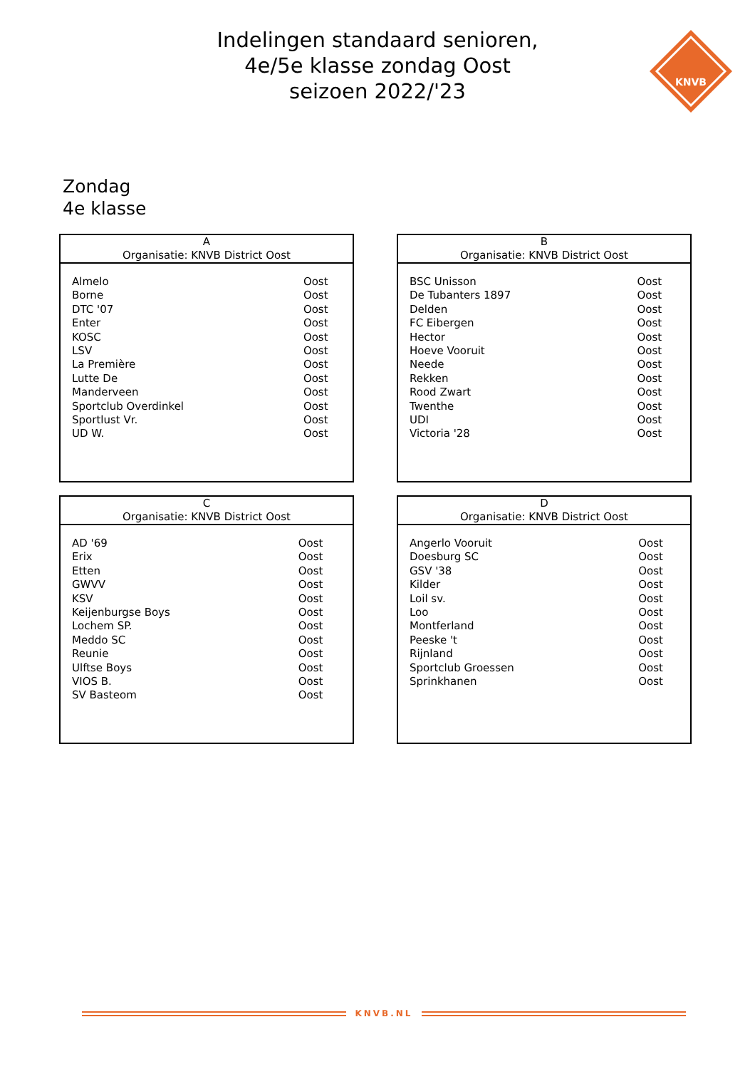Indelingen standaard senioren,
4e/5e klasse zondag Oost
seizoen 2022/'23
KNVB
Zondag
4e klasse
| A Organisatie: KNVB District Oost | |
| --- | --- |
| Almelo | Oost |
| Borne | Oost |
| DTC '07 | Oost |
| Enter | Oost |
| KOSC | Oost |
| LSV | Oost |
| La Première | Oost |
| Lutte De | Oost |
| Manderveen | Oost |
| Sportclub Overdinkel | Oost |
| Sportlust Vr. | Oost |
| UD W. | Oost |
| B Organisatie: KNVB District Oost | |
| --- | --- |
| BSC Unisson | Oost |
| De Tubanters 1897 | Oost |
| Delden | Oost |
| FC Eibergen | Oost |
| Hector | Oost |
| Hoeve Vooruit | Oost |
| Neede | Oost |
| Rekken | Oost |
| Rood Zwart | Oost |
| Twenthe | Oost |
| UDI | Oost |
| Victoria '28 | Oost |
| C Organisatie: KNVB District Oost | |
| --- | --- |
| AD '69 | Oost |
| Erix | Oost |
| Etten | Oost |
| GWVV | Oost |
| KSV | Oost |
| Keijenburgse Boys | Oost |
| Lochem SP. | Oost |
| Meddo SC | Oost |
| Reunie | Oost |
| Ulftse Boys | Oost |
| VIOS B. | Oost |
| SV Basteom | Oost |
| D Organisatie: KNVB District Oost | |
| --- | --- |
| Angerlo Vooruit | Oost |
| Doesburg SC | Oost |
| GSV '38 | Oost |
| Kilder | Oost |
| Loil sv. | Oost |
| Loo | Oost |
| Montferland | Oost |
| Peeske 't | Oost |
| Rijnland | Oost |
| Sportclub Groessen | Oost |
| Sprinkhanen | Oost |
KNVB.NL